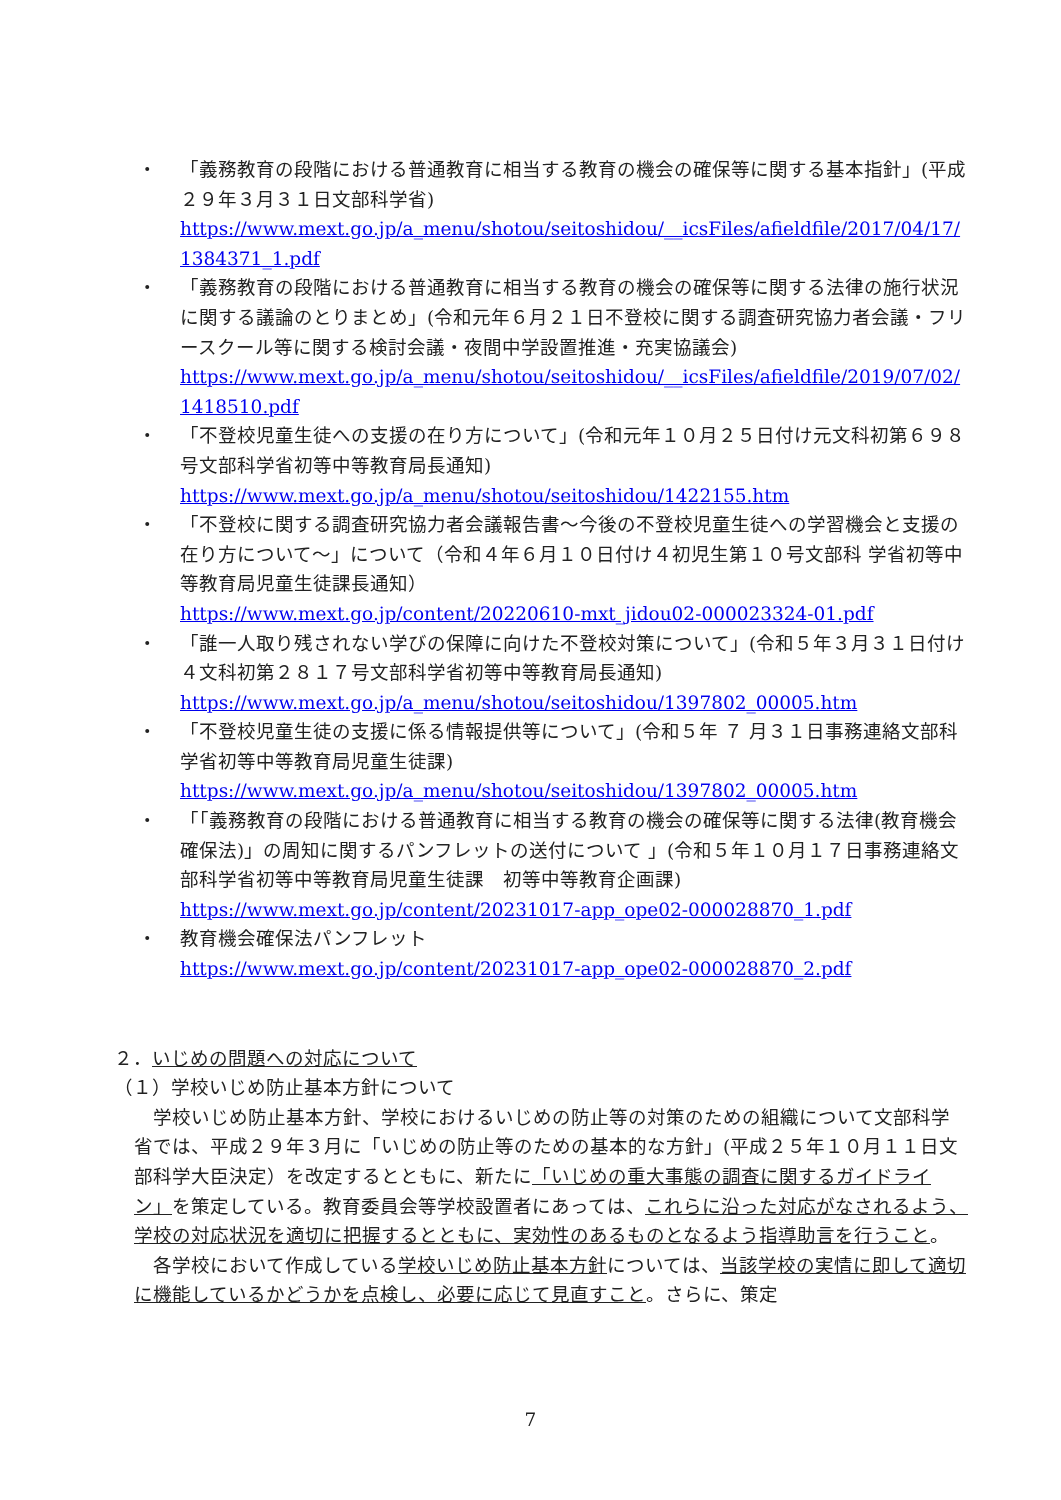・ 「義務教育の段階における普通教育に相当する教育の機会の確保等に関する基本指針」(平成２９年３月３１日文部科学省)
https://www.mext.go.jp/a_menu/shotou/seitoshidou/__icsFiles/afieldfile/2017/04/17/1384371_1.pdf
・ 「義務教育の段階における普通教育に相当する教育の機会の確保等に関する法律の施行状況に関する議論のとりまとめ」(令和元年６月２１日不登校に関する調査研究協力者会議・フリースクール等に関する検討会議・夜間中学設置推進・充実協議会)
https://www.mext.go.jp/a_menu/shotou/seitoshidou/__icsFiles/afieldfile/2019/07/02/1418510.pdf
・ 「不登校児童生徒への支援の在り方について」(令和元年１０月２５日付け元文科初第６９８号文部科学省初等中等教育局長通知)
https://www.mext.go.jp/a_menu/shotou/seitoshidou/1422155.htm
・ 「不登校に関する調査研究協力者会議報告書～今後の不登校児童生徒への学習機会と支援の在り方について～」について（令和４年６月１０日付け４初児生第１０号文部科 学省初等中等教育局児童生徒課長通知）
https://www.mext.go.jp/content/20220610-mxt_jidou02-000023324-01.pdf
・ 「誰一人取り残されない学びの保障に向けた不登校対策について」(令和５年３月３１日付け４文科初第２８１７号文部科学省初等中等教育局長通知)
https://www.mext.go.jp/a_menu/shotou/seitoshidou/1397802_00005.htm
・ 「不登校児童生徒の支援に係る情報提供等について」(令和５年 ７ 月３１日事務連絡文部科学省初等中等教育局児童生徒課)
https://www.mext.go.jp/a_menu/shotou/seitoshidou/1397802_00005.htm
・ 「「義務教育の段階における普通教育に相当する教育の機会の確保等に関する法律(教育機会確保法)」の周知に関するパンフレットの送付について 」(令和５年１０月１７日事務連絡文部科学省初等中等教育局児童生徒課　初等中等教育企画課)
https://www.mext.go.jp/content/20231017-app_ope02-000028870_1.pdf
・ 教育機会確保法パンフレット
https://www.mext.go.jp/content/20231017-app_ope02-000028870_2.pdf
２．いじめの問題への対応について
（１）学校いじめ防止基本方針について
　学校いじめ防止基本方針、学校におけるいじめの防止等の対策のための組織について文部科学省では、平成２９年３月に「いじめの防止等のための基本的な方針」(平成２５年１０月１１日文部科学大臣決定）を改定するとともに、新たに「いじめの重大事態の調査に関するガイドライン」を策定している。教育委員会等学校設置者にあっては、これらに沿った対応がなされるよう、学校の対応状況を適切に把握するとともに、実効性のあるものとなるよう指導助言を行うこと。
　各学校において作成している学校いじめ防止基本方針については、当該学校の実情に即して適切に機能しているかどうかを点検し、必要に応じて見直すこと。さらに、策定
7